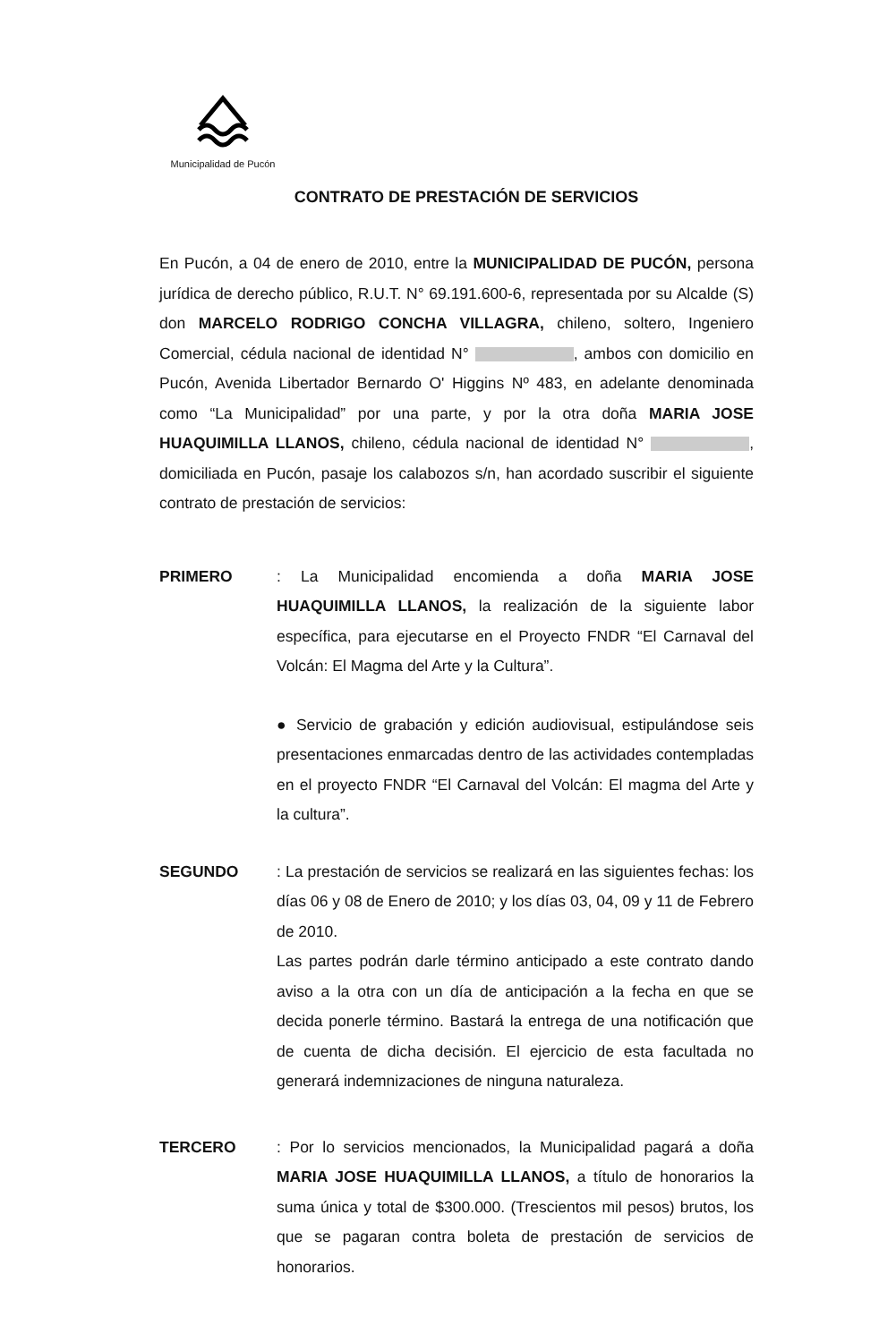Municipalidad de Pucón
CONTRATO DE PRESTACIÓN DE SERVICIOS
En Pucón, a 04 de enero de 2010, entre la MUNICIPALIDAD DE PUCÓN, persona jurídica de derecho público, R.U.T. N° 69.191.600-6, representada por su Alcalde (S) don MARCELO RODRIGO CONCHA VILLAGRA, chileno, soltero, Ingeniero Comercial, cédula nacional de identidad N° , ambos con domicilio en Pucón, Avenida Libertador Bernardo O' Higgins Nº 483, en adelante denominada como “La Municipalidad” por una parte, y por la otra doña MARIA JOSE HUAQUIMILLA LLANOS, chileno, cédula nacional de identidad N° , domiciliada en Pucón, pasaje los calabozos s/n, han acordado suscribir el siguiente contrato de prestación de servicios:
PRIMERO : La Municipalidad encomienda a doña MARIA JOSE HUAQUIMILLA LLANOS, la realización de la siguiente labor específica, para ejecutarse en el Proyecto FNDR “El Carnaval del Volcán: El Magma del Arte y la Cultura”.
● Servicio de grabación y edición audiovisual, estipulándose seis presentaciones enmarcadas dentro de las actividades contempladas en el proyecto FNDR “El Carnaval del Volcán: El magma del Arte y la cultura”.
SEGUNDO : La prestación de servicios se realizará en las siguientes fechas: los días 06 y 08 de Enero de 2010; y los días 03, 04, 09 y 11 de Febrero de 2010.
Las partes podrán darle término anticipado a este contrato dando aviso a la otra con un día de anticipación a la fecha en que se decida ponerle término. Bastará la entrega de una notificación que de cuenta de dicha decisión. El ejercicio de esta facultada no generará indemnizaciones de ninguna naturaleza.
TERCERO : Por lo servicios mencionados, la Municipalidad pagará a doña MARIA JOSE HUAQUIMILLA LLANOS, a título de honorarios la suma única y total de $300.000. (Trescientos mil pesos) brutos, los que se pagaran contra boleta de prestación de servicios de honorarios.